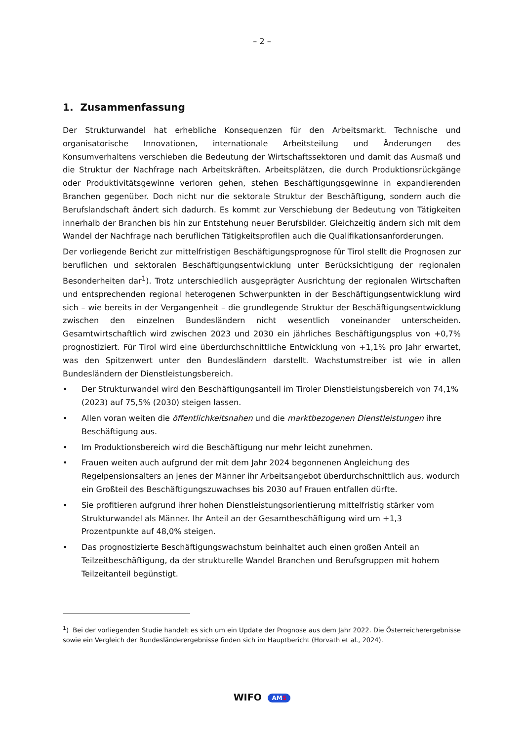– 2 –
1. Zusammenfassung
Der Strukturwandel hat erhebliche Konsequenzen für den Arbeitsmarkt. Technische und organisatorische Innovationen, internationale Arbeitsteilung und Änderungen des Konsumverhaltens verschieben die Bedeutung der Wirtschaftssektoren und damit das Ausmaß und die Struktur der Nachfrage nach Arbeitskräften. Arbeitsplätzen, die durch Produktionsrückgänge oder Produktivitätsgewinne verloren gehen, stehen Beschäftigungsgewinne in expandierenden Branchen gegenüber. Doch nicht nur die sektorale Struktur der Beschäftigung, sondern auch die Berufslandschaft ändert sich dadurch. Es kommt zur Verschiebung der Bedeutung von Tätigkeiten innerhalb der Branchen bis hin zur Entstehung neuer Berufsbilder. Gleichzeitig ändern sich mit dem Wandel der Nachfrage nach beruflichen Tätigkeitsprofilen auch die Qualifikationsanforderungen.
Der vorliegende Bericht zur mittelfristigen Beschäftigungsprognose für Tirol stellt die Prognosen zur beruflichen und sektoralen Beschäftigungsentwicklung unter Berücksichtigung der regionalen Besonderheiten dar<sup>1</sup>). Trotz unterschiedlich ausgeprägter Ausrichtung der regionalen Wirtschaften und entsprechenden regional heterogenen Schwerpunkten in der Beschäftigungsentwicklung wird sich – wie bereits in der Vergangenheit – die grundlegende Struktur der Beschäftigungsentwicklung zwischen den einzelnen Bundesländern nicht wesentlich voneinander unterscheiden. Gesamtwirtschaftlich wird zwischen 2023 und 2030 ein jährliches Beschäftigungsplus von +0,7% prognostiziert. Für Tirol wird eine überdurchschnittliche Entwicklung von +1,1% pro Jahr erwartet, was den Spitzenwert unter den Bundesländern darstellt. Wachstumstreiber ist wie in allen Bundesländern der Dienstleistungsbereich.
• Der Strukturwandel wird den Beschäftigungsanteil im Tiroler Dienstleistungsbereich von 74,1% (2023) auf 75,5% (2030) steigen lassen.
• Allen voran weiten die öffentlichkeitsnahen und die marktbezogenen Dienstleistungen ihre Beschäftigung aus.
• Im Produktionsbereich wird die Beschäftigung nur mehr leicht zunehmen.
• Frauen weiten auch aufgrund der mit dem Jahr 2024 begonnenen Angleichung des Regelpensionsalters an jenes der Männer ihr Arbeitsangebot überdurchschnittlich aus, wodurch ein Großteil des Beschäftigungszuwachses bis 2030 auf Frauen entfallen dürfte.
• Sie profitieren aufgrund ihrer hohen Dienstleistungsorientierung mittelfristig stärker vom Strukturwandel als Männer. Ihr Anteil an der Gesamtbeschäftigung wird um +1,3 Prozentpunkte auf 48,0% steigen.
• Das prognostizierte Beschäftigungswachstum beinhaltet auch einen großen Anteil an Teilzeitbeschäftigung, da der strukturelle Wandel Branchen und Berufsgruppen mit hohem Teilzeitanteil begünstigt.
<sup>1</sup>) Bei der vorliegenden Studie handelt es sich um ein Update der Prognose aus dem Jahr 2022. Die Österreicherergebnisse sowie ein Vergleich der Bundesländerergebnisse finden sich im Hauptbericht (Horvath et al., 2024).
WIFO AMS